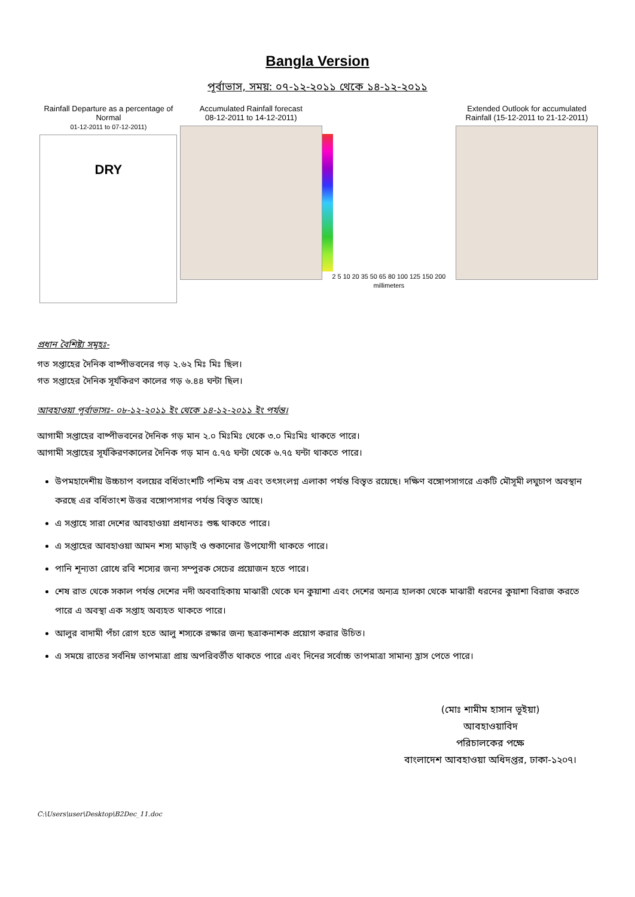Bangla Version
পূর্বাভাস, সময়: ০৭-১২-২০১১ থেকে ১৪-১২-২০১১
Rainfall Departure as a percentage of Normal
01-12-2011 to 07-12-2011)
DRY
Accumulated Rainfall forecast
08-12-2011 to 14-12-2011)
2 5 10 20 35 50 65 80 100 125 150 200 millimeters
Extended Outlook for accumulated
Rainfall (15-12-2011 to 21-12-2011)
প্রধান বৈশিষ্ট্য সমূহঃ-
গত সপ্তাহের দৈনিক বাষ্পীভবনের গড় ২.৬২ মিঃ মিঃ ছিল।
গত সপ্তাহের দৈনিক সূর্যকিরণ কালের গড় ৬.৪৪ ঘন্টা ছিল।
আবহাওয়া পূর্বাভাসঃ- ০৮-১২-২০১১ ইং থেকে ১৪-১২-২০১১ ইং পর্যন্ত।
আগামী সপ্তাহের বাষ্পীভবনের দৈনিক গড় মান ২.০ মিঃমিঃ থেকে ৩.০ মিঃমিঃ থাকতে পারে।
আগামী সপ্তাহের সূর্যকিরণকালের দৈনিক গড় মান ৫.৭৫ ঘন্টা থেকে ৬.৭৫ ঘন্টা থাকতে পারে।
উপমহাদেশীয় উচ্চচাপ বলয়ের বর্ধিতাংশটি পশ্চিম বঙ্গ এবং তৎসংলগ্ন এলাকা পর্যন্ত বিস্তৃত রয়েছে। দক্ষিণ বঙ্গোপসাগরে একটি মৌসূমী লঘুচাপ অবস্থান করছে এর বর্ধিতাংশ উত্তর বঙ্গোপসাগর পর্যন্ত বিস্তৃত আছে।
এ সপ্তাহে সারা দেশের আবহাওয়া প্রধানতঃ শুষ্ক থাকতে পারে।
এ সপ্তাহের আবহাওয়া আমন শস্য মাড়াই ও শুকানোর উপযোগী থাকতে পারে।
পানি শূন্যতা রোধে রবি শস্যের জন্য সম্পুরক সেচের প্রয়োজন হতে পারে।
শেষ রাত থেকে সকাল পর্যন্ত দেশের নদী অববাহিকায় মাঝারী থেকে ঘন কুয়াশা এবং দেশের অন্যত্র হালকা থেকে মাঝারী ধরনের কুয়াশা বিরাজ করতে পারে এ অবস্থা এক সপ্তাহ অব্যহত থাকতে পারে।
আলুর বাদামী পঁচা রোগ হতে আলু শস্যকে রক্ষার জন্য ছত্রাকনাশক প্রয়োগ করার উচিত।
এ সময়ে রাতের সর্বনিম্ন তাপমাত্রা প্রায় অপরিবর্তীত থাকতে পারে এবং দিনের সর্বোচ্চ তাপমাত্রা সামান্য হ্রাস পেতে পারে।
(মোঃ শামীম হাসান ভূইয়া)
আবহাওয়াবিদ
পরিচালকের পক্ষে
বাংলাদেশ আবহাওয়া অধিদপ্তর, ঢাকা-১২০৭।
C:\Users\user\Desktop\B2Dec_11.doc